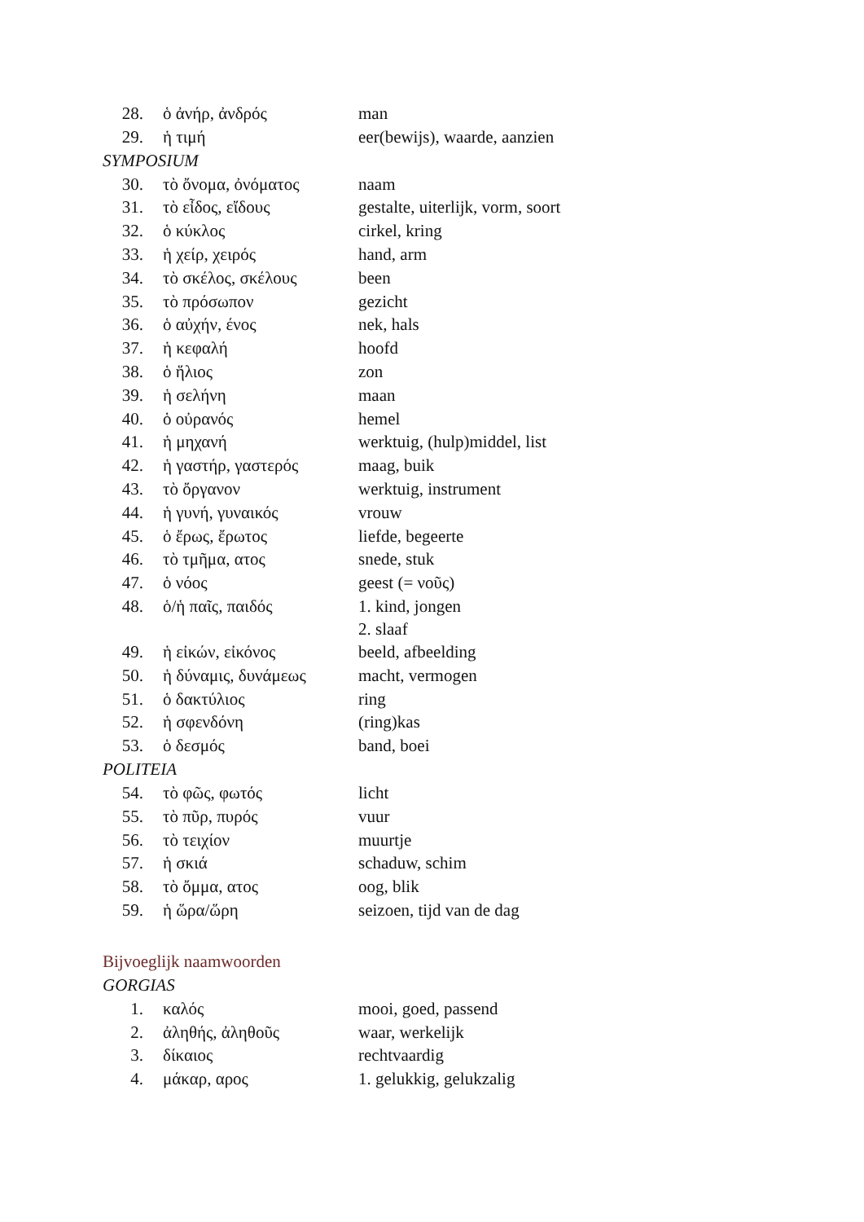| 28. | ὁ ἀνήρ, ἀνδρός | man |
| 29. | ἡ τιμή | eer(bewijs), waarde, aanzien |
SYMPOSIUM
| 30. | τὸ ὄνομα, ὀνόματος | naam |
| 31. | τὸ εἶδος, εἴδους | gestalte, uiterlijk, vorm, soort |
| 32. | ὁ κύκλος | cirkel, kring |
| 33. | ἡ χείρ, χειρός | hand, arm |
| 34. | τὸ σκέλος, σκέλους | been |
| 35. | τὸ πρόσωπον | gezicht |
| 36. | ὁ αὐχήν, ένος | nek, hals |
| 37. | ἡ κεφαλή | hoofd |
| 38. | ὁ ἥλιος | zon |
| 39. | ἡ σελήνη | maan |
| 40. | ὁ οὐρανός | hemel |
| 41. | ἡ μηχανή | werktuig, (hulp)middel, list |
| 42. | ἡ γαστήρ, γαστερός | maag, buik |
| 43. | τὸ ὄργανον | werktuig, instrument |
| 44. | ἡ γυνή, γυναικός | vrouw |
| 45. | ὁ ἔρως, ἔρωτος | liefde, begeerte |
| 46. | τὸ τμῆμα, ατος | snede, stuk |
| 47. | ὁ νόος | geest (= νοῦς) |
| 48. | ὁ/ἡ παῖς, παιδός | 1. kind, jongen 2. slaaf |
| 49. | ἡ εἰκών, εἰκόνος | beeld, afbeelding |
| 50. | ἡ δύναμις, δυνάμεως | macht, vermogen |
| 51. | ὁ δακτύλιος | ring |
| 52. | ἡ σφενδόνη | (ring)kas |
| 53. | ὁ δεσμός | band, boei |
POLITEIA
| 54. | τὸ φῶς, φωτός | licht |
| 55. | τὸ πῦρ, πυρός | vuur |
| 56. | τὸ τειχίον | muurtje |
| 57. | ἡ σκιά | schaduw, schim |
| 58. | τὸ ὄμμα, ατος | oog, blik |
| 59. | ἡ ὥρα/ὥρη | seizoen, tijd van de dag |
Bijvoeglijk naamwoorden
GORGIAS
| 1. | καλός | mooi, goed, passend |
| 2. | ἀληθής, ἀληθοῦς | waar, werkelijk |
| 3. | δίκαιος | rechtvaardig |
| 4. | μάκαρ, αρος | 1. gelukkig, gelukzalig |